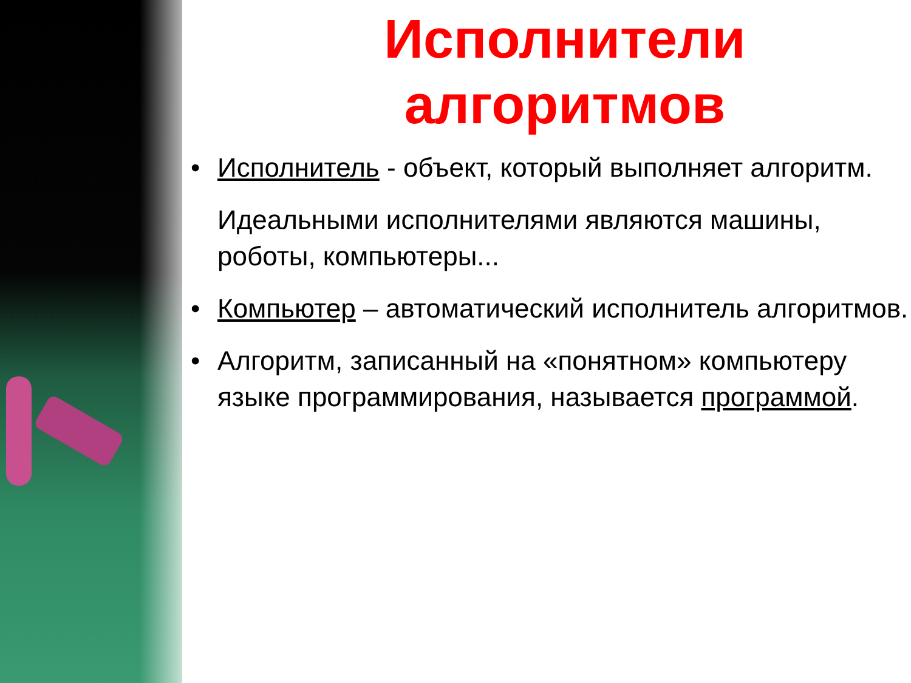Исполнители алгоритмов
• Исполнитель - объект, который выполняет алгоритм.
Идеальными исполнителями являются машины, роботы, компьютеры...
• Компьютер – автоматический исполнитель алгоритмов.
• Алгоритм, записанный на «понятном» компьютеру языке программирования, называется программой.